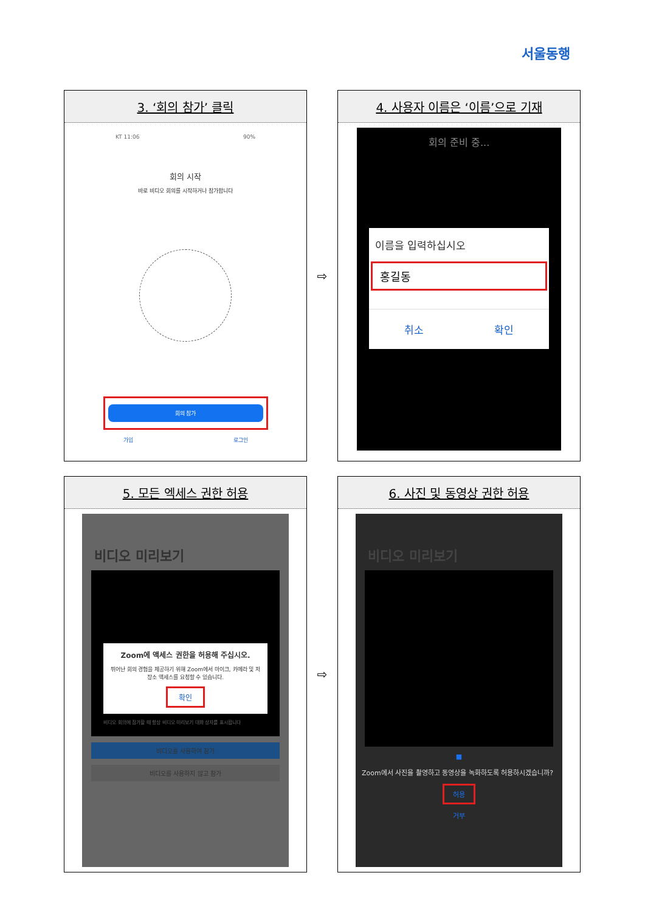서울동행
| / 3. ‘회의 참가’ 클릭 / / --- / KT 11:06 90% 회의 시작 바로 비디오 회의를 시작하거나 참가합니다 회의 참가 가입 로그인 | ⇨ | / 4. 사용자 이름은 ‘이름’으로 기재 / / --- / 회의 준비 중... 이름을 입력하십시오 홍길동 취소 확인 |
| / 5. 모든 엑세스 권한 허용 / / --- / 비디오 미리보기 Zoom에 액세스 권한을 허용해 주십시오. 뛰어난 회의 경험을 제공하기 위해 Zoom에서 마이크, 카메라 및 저장소 액세스를 요청할 수 있습니다. 확인 비디오 회의에 참가할 때 항상 비디오 미리보기 대화 상자를 표시합니다 비디오를 사용하여 참가 비디오를 사용하지 않고 참가 | ⇨ | / 6. 사진 및 동영상 권한 허용 / / --- / 비디오 미리보기 ■ Zoom에서 사진을 촬영하고 동영상을 녹화하도록 허용하시겠습니까? 허용 거부 |